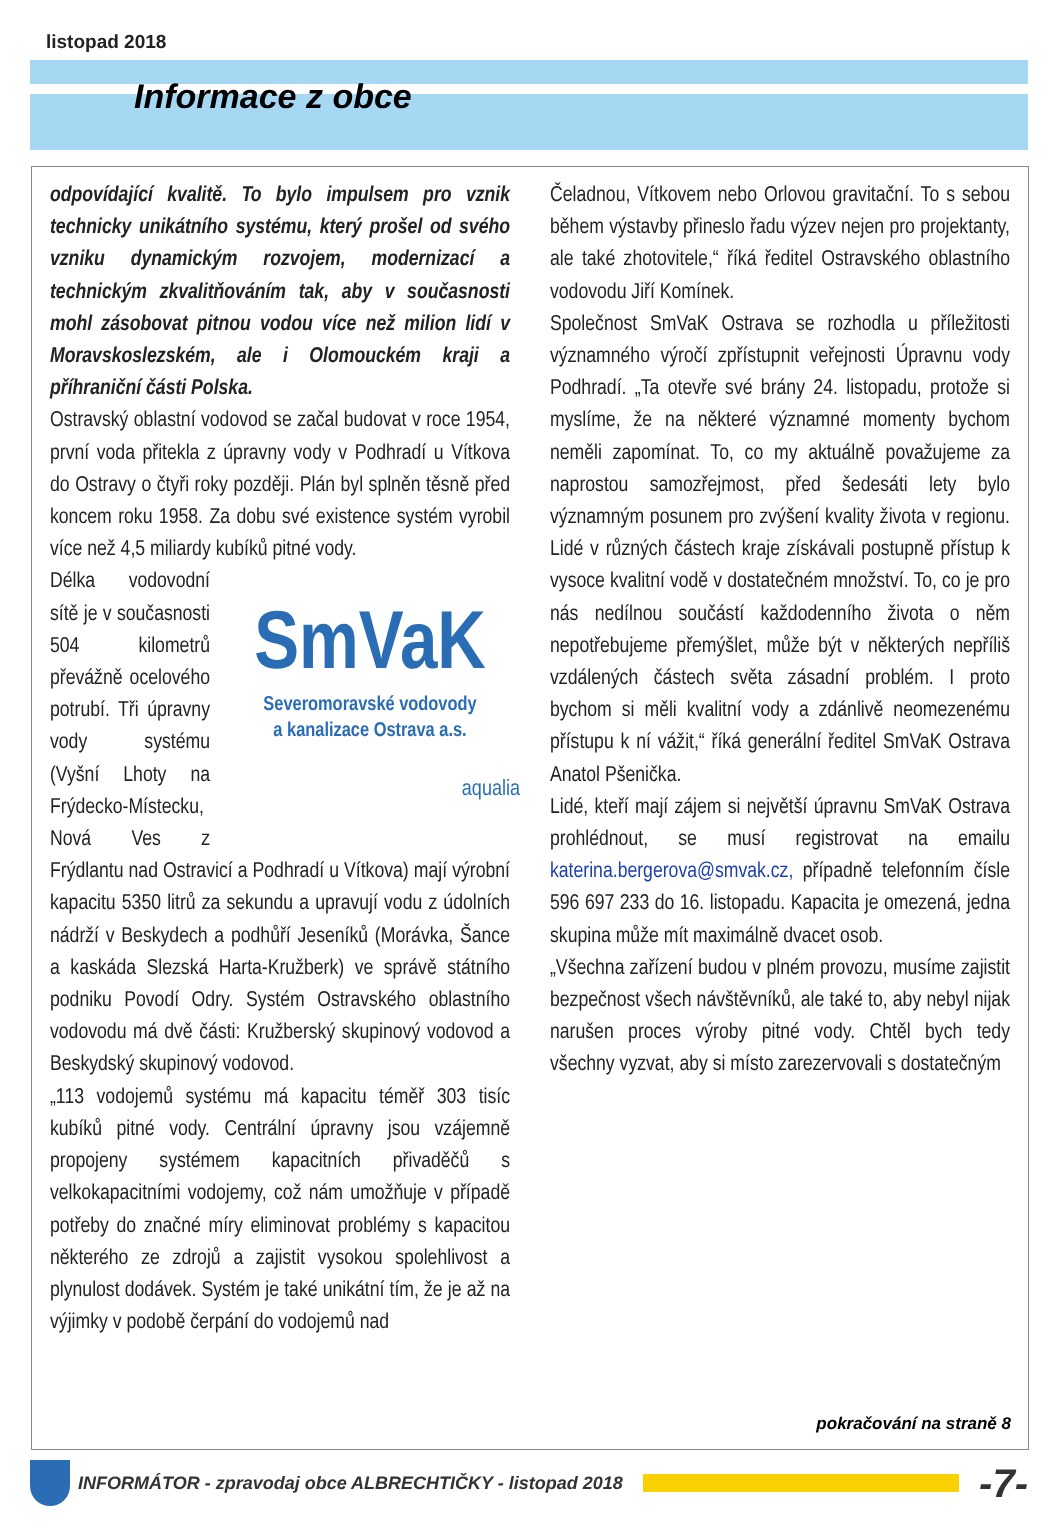listopad 2018
Informace z obce
odpovídající kvalitě. To bylo impulsem pro vznik technicky unikátního systému, který prošel od svého vzniku dynamickým rozvojem, modernizací a technickým zkvalitňováním tak, aby v současnosti mohl zásobovat pitnou vodou více než milion lidí v Moravskoslezském, ale i Olomouckém kraji a příhraniční části Polska.
Ostravský oblastní vodovod se začal budovat v roce 1954, první voda přitekla z úpravny vody v Podhradí u Vítkova do Ostravy o čtyři roky později. Plán byl splněn těsně před koncem roku 1958. Za dobu své existence systém vyrobil více než 4,5 miliardy kubíků pitné vody.
SmVaK
Severomoravské vodovody
a kanalizace Ostrava a.s.
aqualia
Délka vodovodní sítě je v současnosti 504 kilometrů převážně ocelového potrubí. Tři úpravny vody systému (Vyšní Lhoty na Frýdecko-Místecku, Nová Ves z Frýdlantu nad Ostravicí a Podhradí u Vítkova) mají výrobní kapacitu 5350 litrů za sekundu a upravují vodu z údolních nádrží v Beskydech a podhůří Jeseníků (Morávka, Šance a kaskáda Slezská Harta-Kružberk) ve správě státního podniku Povodí Odry. Systém Ostravského oblastního vodovodu má dvě části: Kružberský skupinový vodovod a Beskydský skupinový vodovod.
„113 vodojemů systému má kapacitu téměř 303 tisíc kubíků pitné vody. Centrální úpravny jsou vzájemně propojeny systémem kapacitních přivaděčů s velkokapacitními vodojemy, což nám umožňuje v případě potřeby do značné míry eliminovat problémy s kapacitou některého ze zdrojů a zajistit vysokou spolehlivost a plynulost dodávek. Systém je také unikátní tím, že je až na výjimky v podobě čerpání do vodojemů nad
Čeladnou, Vítkovem nebo Orlovou gravitační. To s sebou během výstavby přineslo řadu výzev nejen pro projektanty, ale také zhotovitele,“ říká ředitel Ostravského oblastního vodovodu Jiří Komínek.
Společnost SmVaK Ostrava se rozhodla u příležitosti významného výročí zpřístupnit veřejnosti Úpravnu vody Podhradí. „Ta otevře své brány 24. listopadu, protože si myslíme, že na některé významné momenty bychom neměli zapomínat. To, co my aktuálně považujeme za naprostou samozřejmost, před šedesáti lety bylo významným posunem pro zvýšení kvality života v regionu. Lidé v různých částech kraje získávali postupně přístup k vysoce kvalitní vodě v dostatečném množství. To, co je pro nás nedílnou součástí každodenního života o něm nepotřebujeme přemýšlet, může být v některých nepříliš vzdálených částech světa zásadní problém. I proto bychom si měli kvalitní vody a zdánlivě neomezenému přístupu k ní vážit,“ říká generální ředitel SmVaK Ostrava Anatol Pšenička.
Lidé, kteří mají zájem si největší úpravnu SmVaK Ostrava prohlédnout, se musí registrovat na emailu katerina.bergerova@smvak.cz, případně telefonním čísle 596 697 233 do 16. listopadu. Kapacita je omezená, jedna skupina může mít maximálně dvacet osob.
„Všechna zařízení budou v plném provozu, musíme zajistit bezpečnost všech návštěvníků, ale také to, aby nebyl nijak narušen proces výroby pitné vody. Chtěl bych tedy všechny vyzvat, aby si místo zarezervovali s dostatečným
pokračování na straně 8
INFORMÁTOR - zpravodaj obce ALBRECHTIČKY - listopad 2018 -7-